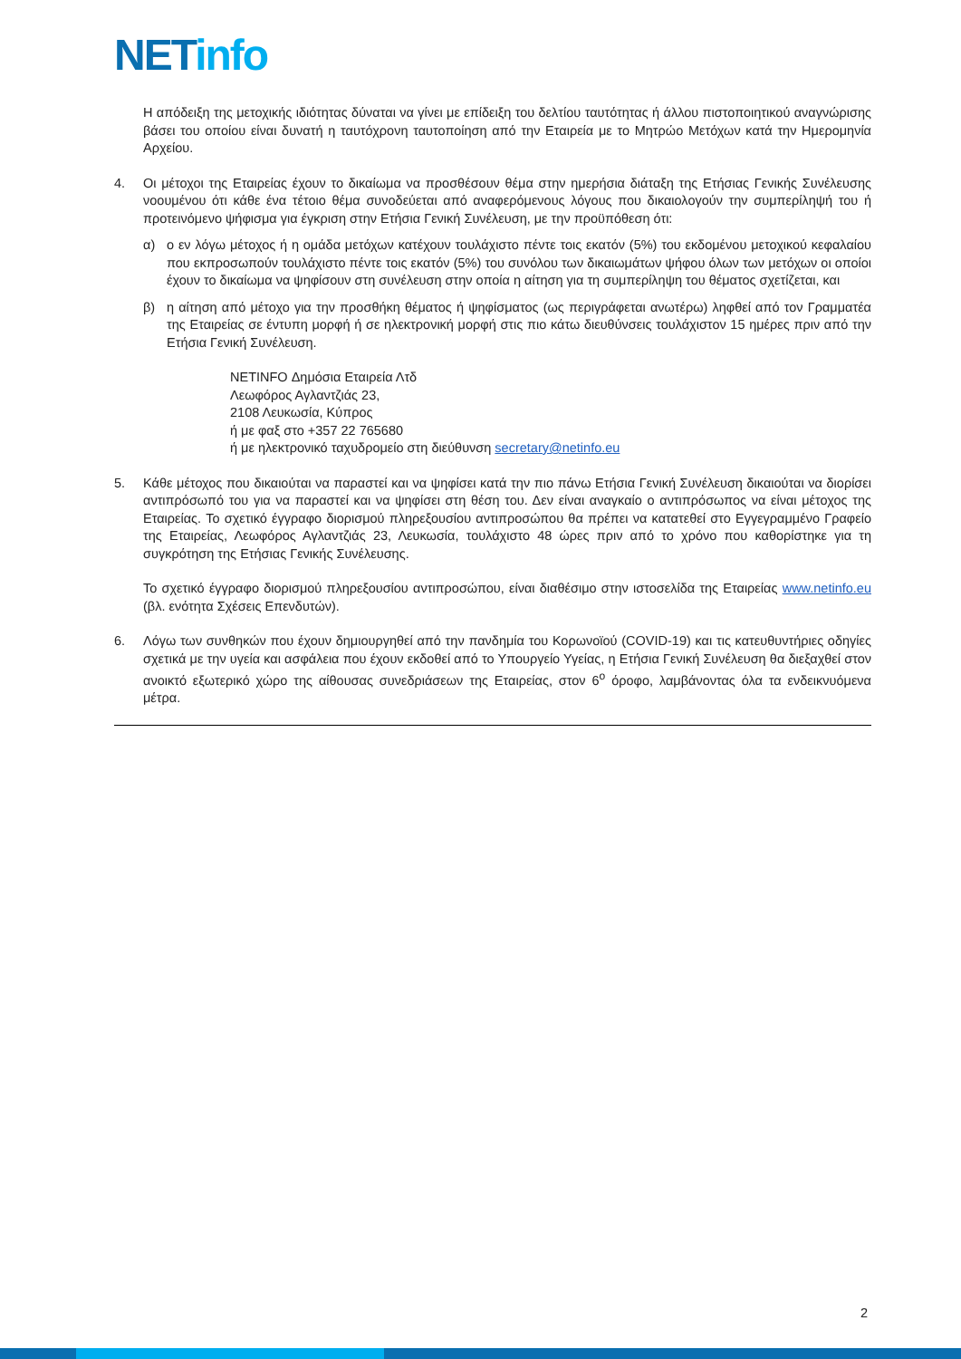NET info
Η απόδειξη της μετοχικής ιδιότητας δύναται να γίνει με επίδειξη του δελτίου ταυτότητας ή άλλου πιστοποιητικού αναγνώρισης βάσει του οποίου είναι δυνατή η ταυτόχρονη ταυτοποίηση από την Εταιρεία με το Μητρώο Μετόχων κατά την Ημερομηνία Αρχείου.
4. Οι μέτοχοι της Εταιρείας έχουν το δικαίωμα να προσθέσουν θέμα στην ημερήσια διάταξη της Ετήσιας Γενικής Συνέλευσης νοουμένου ότι κάθε ένα τέτοιο θέμα συνοδεύεται από αναφερόμενους λόγους που δικαιολογούν την συμπερίληψή του ή προτεινόμενο ψήφισμα για έγκριση στην Ετήσια Γενική Συνέλευση, με την προϋπόθεση ότι:
α) ο εν λόγω μέτοχος ή η ομάδα μετόχων κατέχουν τουλάχιστο πέντε τοις εκατόν (5%) του εκδομένου μετοχικού κεφαλαίου που εκπροσωπούν τουλάχιστο πέντε τοις εκατόν (5%) του συνόλου των δικαιωμάτων ψήφου όλων των μετόχων οι οποίοι έχουν το δικαίωμα να ψηφίσουν στη συνέλευση στην οποία η αίτηση για τη συμπερίληψη του θέματος σχετίζεται, και
β) η αίτηση από μέτοχο για την προσθήκη θέματος ή ψηφίσματος (ως περιγράφεται ανωτέρω) ληφθεί από τον Γραμματέα της Εταιρείας σε έντυπη μορφή ή σε ηλεκτρονική μορφή στις πιο κάτω διευθύνσεις τουλάχιστον 15 ημέρες πριν από την Ετήσια Γενική Συνέλευση.
NETINFO Δημόσια Εταιρεία Λτδ
Λεωφόρος Αγλαντζιάς 23,
2108 Λευκωσία, Κύπρος
ή με φαξ στο +357 22 765680
ή με ηλεκτρονικό ταχυδρομείο στη διεύθυνση secretary@netinfo.eu
5. Κάθε μέτοχος που δικαιούται να παραστεί και να ψηφίσει κατά την πιο πάνω Ετήσια Γενική Συνέλευση δικαιούται να διορίσει αντιπρόσωπό του για να παραστεί και να ψηφίσει στη θέση του. Δεν είναι αναγκαίο ο αντιπρόσωπος να είναι μέτοχος της Εταιρείας. Το σχετικό έγγραφο διορισμού πληρεξουσίου αντιπροσώπου θα πρέπει να κατατεθεί στο Εγγεγραμμένο Γραφείο της Εταιρείας, Λεωφόρος Αγλαντζιάς 23, Λευκωσία, τουλάχιστο 48 ώρες πριν από το χρόνο που καθορίστηκε για τη συγκρότηση της Ετήσιας Γενικής Συνέλευσης.
Το σχετικό έγγραφο διορισμού πληρεξουσίου αντιπροσώπου, είναι διαθέσιμο στην ιστοσελίδα της Εταιρείας www.netinfo.eu (βλ. ενότητα Σχέσεις Επενδυτών).
6. Λόγω των συνθηκών που έχουν δημιουργηθεί από την πανδημία του Κορωνοϊού (COVID-19) και τις κατευθυντήριες οδηγίες σχετικά με την υγεία και ασφάλεια που έχουν εκδοθεί από το Υπουργείο Υγείας, η Ετήσια Γενική Συνέλευση θα διεξαχθεί στον ανοικτό εξωτερικό χώρο της αίθουσας συνεδριάσεων της Εταιρείας, στον 6<sup>ο</sup> όροφο, λαμβάνοντας όλα τα ενδεικνυόμενα μέτρα.
2